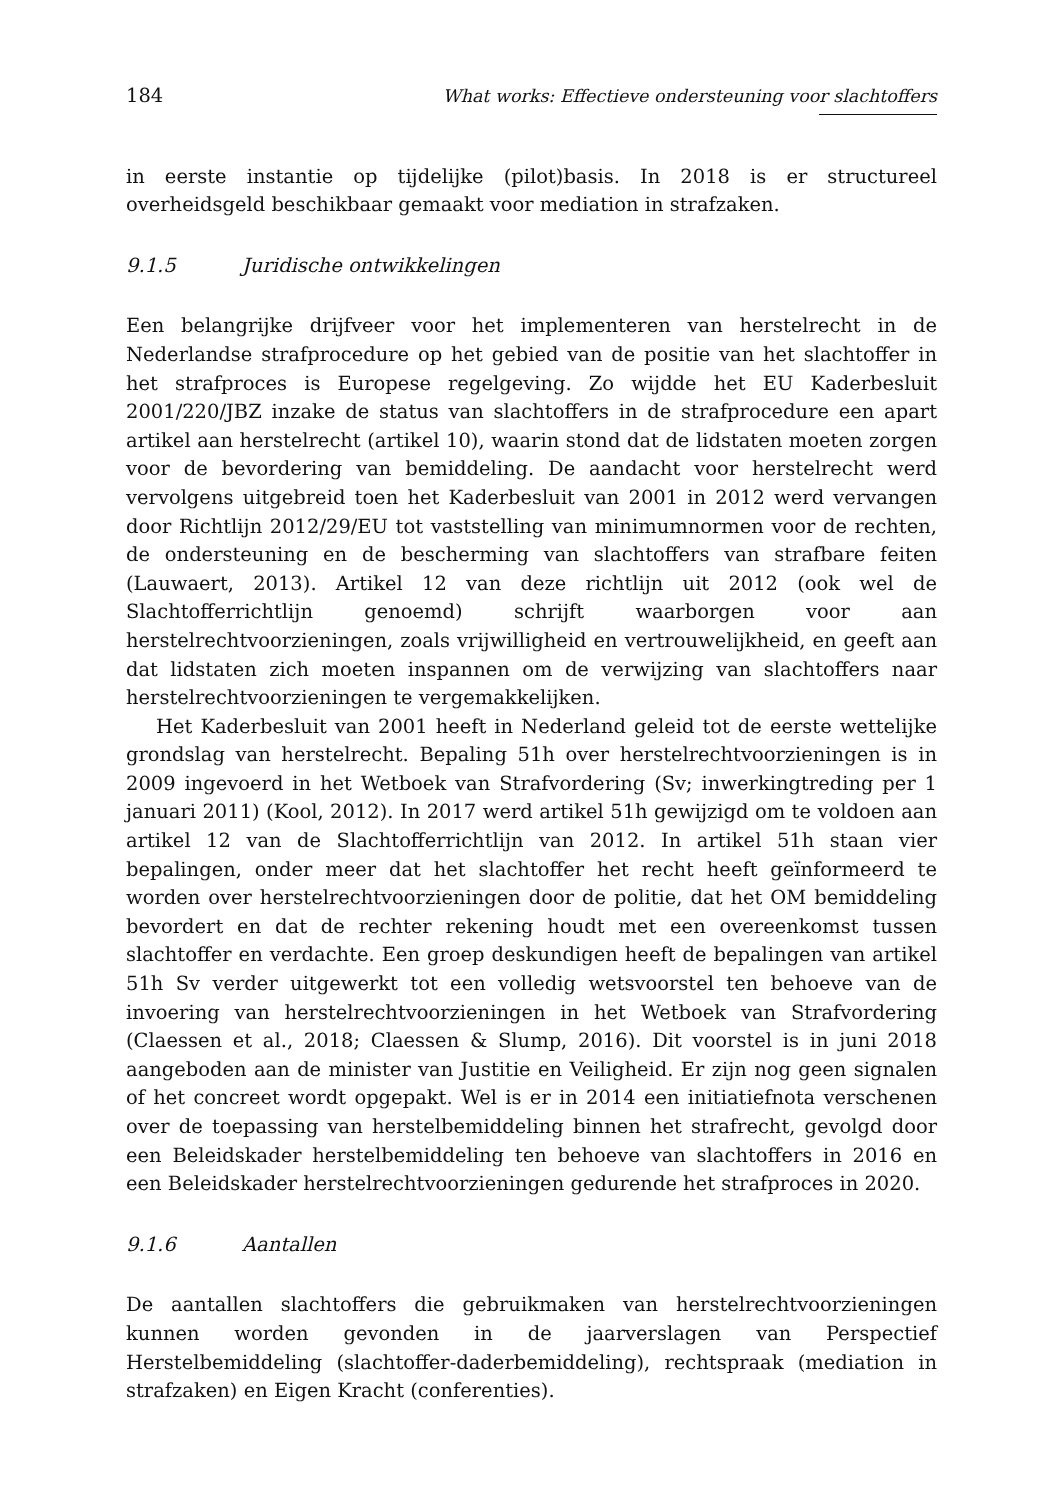184 What works: Effectieve ondersteuning voor slachtoffers
in eerste instantie op tijdelijke (pilot)basis. In 2018 is er structureel overheidsgeld beschikbaar gemaakt voor mediation in strafzaken.
9.1.5 Juridische ontwikkelingen
Een belangrijke drijfveer voor het implementeren van herstelrecht in de Nederlandse strafprocedure op het gebied van de positie van het slachtoffer in het strafproces is Europese regelgeving. Zo wijdde het EU Kaderbesluit 2001/220/JBZ inzake de status van slachtoffers in de strafprocedure een apart artikel aan herstelrecht (artikel 10), waarin stond dat de lidstaten moeten zorgen voor de bevordering van bemiddeling. De aandacht voor herstelrecht werd vervolgens uitgebreid toen het Kaderbesluit van 2001 in 2012 werd vervangen door Richtlijn 2012/29/EU tot vaststelling van minimumnormen voor de rechten, de ondersteuning en de bescherming van slachtoffers van strafbare feiten (Lauwaert, 2013). Artikel 12 van deze richtlijn uit 2012 (ook wel de Slachtofferrichtlijn genoemd) schrijft waarborgen voor aan herstelrechtvoorzieningen, zoals vrijwilligheid en vertrouwelijkheid, en geeft aan dat lidstaten zich moeten inspannen om de verwijzing van slachtoffers naar herstelrechtvoorzieningen te vergemakkelijken.
Het Kaderbesluit van 2001 heeft in Nederland geleid tot de eerste wettelijke grondslag van herstelrecht. Bepaling 51h over herstelrechtvoorzieningen is in 2009 ingevoerd in het Wetboek van Strafvordering (Sv; inwerkingtreding per 1 januari 2011) (Kool, 2012). In 2017 werd artikel 51h gewijzigd om te voldoen aan artikel 12 van de Slachtofferrichtlijn van 2012. In artikel 51h staan vier bepalingen, onder meer dat het slachtoffer het recht heeft geïnformeerd te worden over herstelrechtvoorzieningen door de politie, dat het OM bemiddeling bevordert en dat de rechter rekening houdt met een overeenkomst tussen slachtoffer en verdachte. Een groep deskundigen heeft de bepalingen van artikel 51h Sv verder uitgewerkt tot een volledig wetsvoorstel ten behoeve van de invoering van herstelrechtvoorzieningen in het Wetboek van Strafvordering (Claessen et al., 2018; Claessen & Slump, 2016). Dit voorstel is in juni 2018 aangeboden aan de minister van Justitie en Veiligheid. Er zijn nog geen signalen of het concreet wordt opgepakt. Wel is er in 2014 een initiatiefnota verschenen over de toepassing van herstelbemiddeling binnen het strafrecht, gevolgd door een Beleidskader herstelbemiddeling ten behoeve van slachtoffers in 2016 en een Beleidskader herstelrechtvoorzieningen gedurende het strafproces in 2020.
9.1.6 Aantallen
De aantallen slachtoffers die gebruikmaken van herstelrechtvoorzieningen kunnen worden gevonden in de jaarverslagen van Perspectief Herstelbemiddeling (slachtoffer-daderbemiddeling), rechtspraak (mediation in strafzaken) en Eigen Kracht (conferenties).